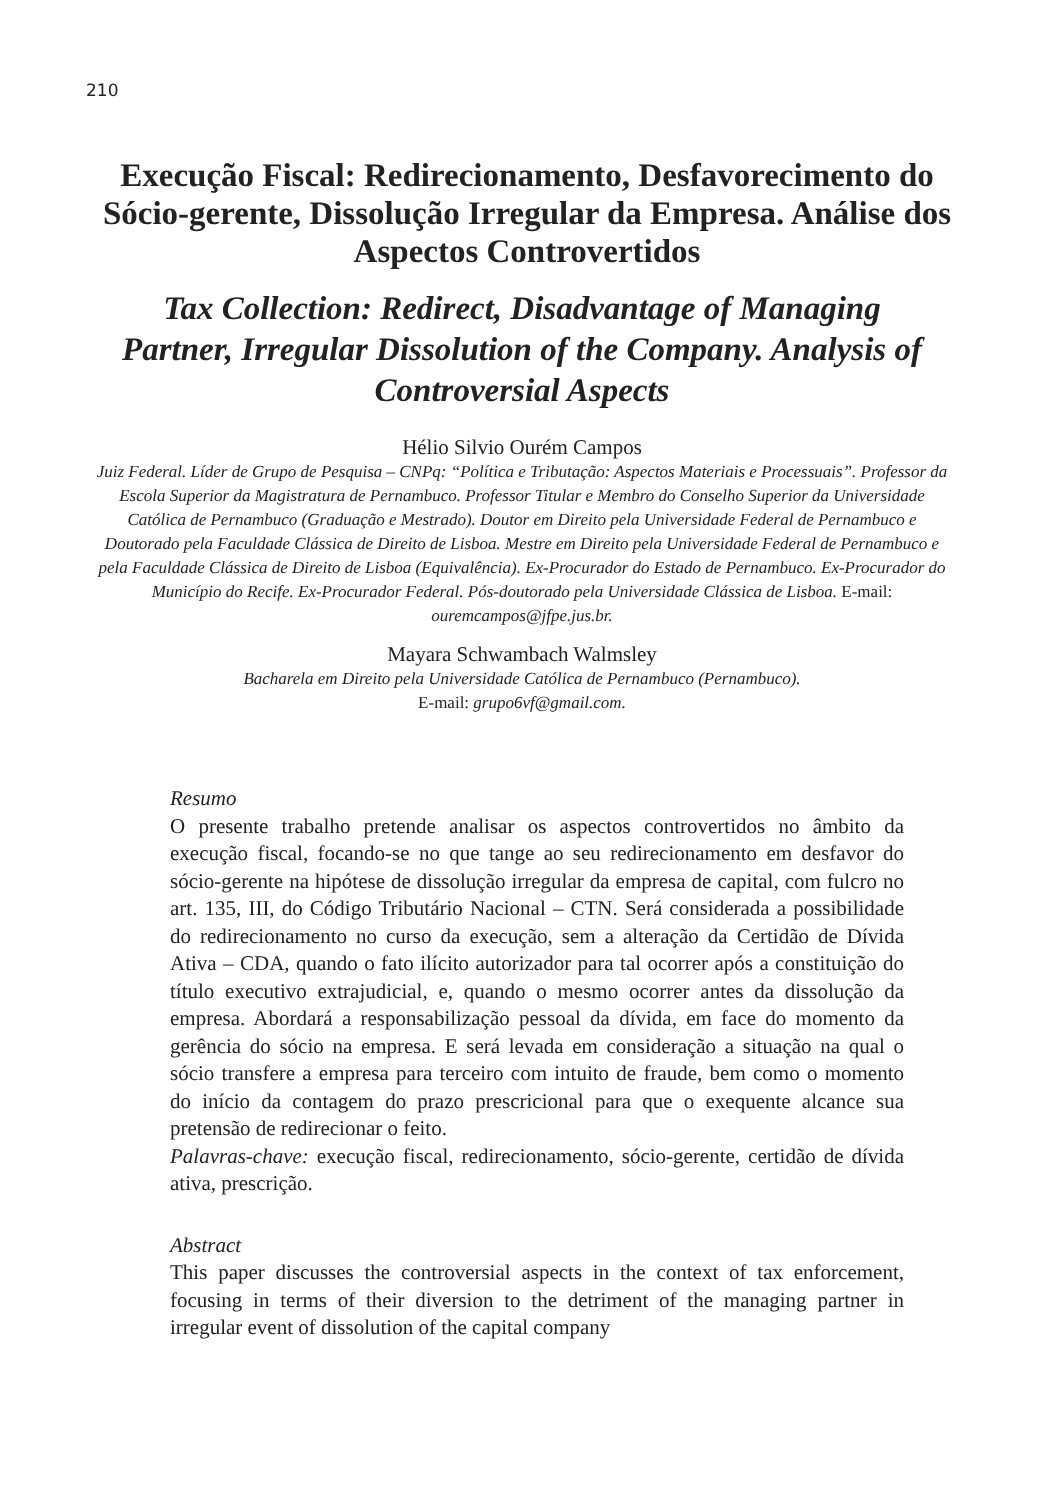210
Execução Fiscal: Redirecionamento, Desfavorecimento do Sócio-gerente, Dissolução Irregular da Empresa. Análise dos Aspectos Controvertidos
Tax Collection: Redirect, Disadvantage of Managing Partner, Irregular Dissolution of the Company. Analysis of Controversial Aspects
Hélio Silvio Ourém Campos
Juiz Federal. Líder de Grupo de Pesquisa – CNPq: “Política e Tributação: Aspectos Materiais e Processuais”. Professor da Escola Superior da Magistratura de Pernambuco. Professor Titular e Membro do Conselho Superior da Universidade Católica de Pernambuco (Graduação e Mestrado). Doutor em Direito pela Universidade Federal de Pernambuco e Doutorado pela Faculdade Clássica de Direito de Lisboa. Mestre em Direito pela Universidade Federal de Pernambuco e pela Faculdade Clássica de Direito de Lisboa (Equivalência). Ex-Procurador do Estado de Pernambuco. Ex-Procurador do Município do Recife. Ex-Procurador Federal. Pós-doutorado pela Universidade Clássica de Lisboa. E-mail: ouremcampos@jfpe.jus.br.
Mayara Schwambach Walmsley
Bacharela em Direito pela Universidade Católica de Pernambuco (Pernambuco).
E-mail: grupo6vf@gmail.com.
Resumo
O presente trabalho pretende analisar os aspectos controvertidos no âmbito da execução fiscal, focando-se no que tange ao seu redirecionamento em desfavor do sócio-gerente na hipótese de dissolução irregular da empresa de capital, com fulcro no art. 135, III, do Código Tributário Nacional – CTN. Será considerada a possibilidade do redirecionamento no curso da execução, sem a alteração da Certidão de Dívida Ativa – CDA, quando o fato ilícito autorizador para tal ocorrer após a constituição do título executivo extrajudicial, e, quando o mesmo ocorrer antes da dissolução da empresa. Abordará a responsabilização pessoal da dívida, em face do momento da gerência do sócio na empresa. E será levada em consideração a situação na qual o sócio transfere a empresa para terceiro com intuito de fraude, bem como o momento do início da contagem do prazo prescricional para que o exequente alcance sua pretensão de redirecionar o feito.
Palavras-chave: execução fiscal, redirecionamento, sócio-gerente, certidão de dívida ativa, prescrição.
Abstract
This paper discusses the controversial aspects in the context of tax enforcement, focusing in terms of their diversion to the detriment of the managing partner in irregular event of dissolution of the capital company